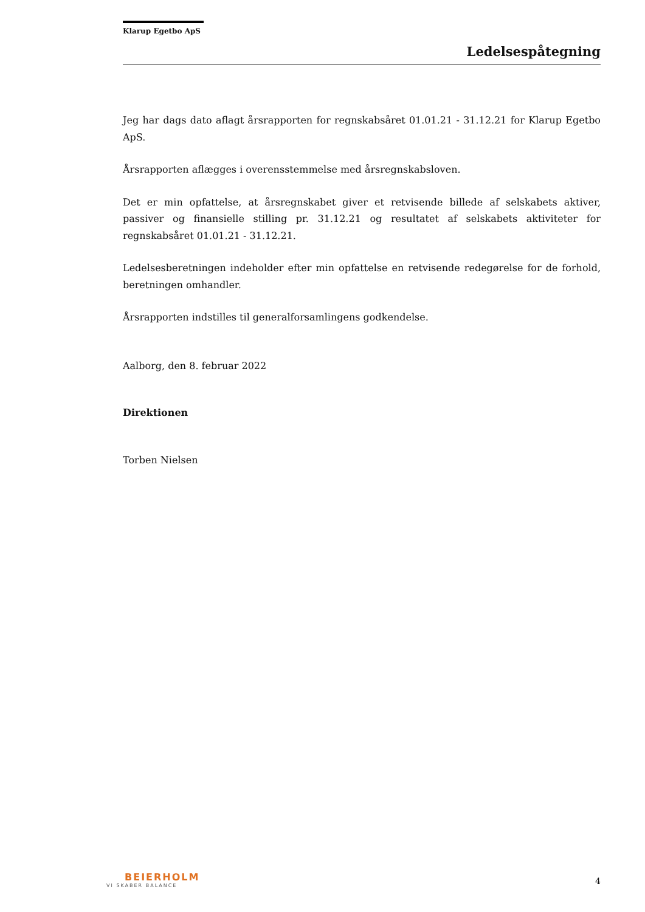Klarup Egetbo ApS
Ledelsespåtegning
Jeg har dags dato aflagt årsrapporten for regnskabsåret 01.01.21 - 31.12.21 for Klarup Egetbo ApS.
Årsrapporten aflægges i overensstemmelse med årsregnskabsloven.
Det er min opfattelse, at årsregnskabet giver et retvisende billede af selskabets aktiver, passiver og finansielle stilling pr. 31.12.21 og resultatet af selskabets aktiviteter for regnskabsåret 01.01.21 - 31.12.21.
Ledelsesberetningen indeholder efter min opfattelse en retvisende redegørelse for de forhold, beretningen omhandler.
Årsrapporten indstilles til generalforsamlingens godkendelse.
Aalborg, den 8. februar 2022
Direktionen
Torben Nielsen
BEIERHOLM
VI SKABER BALANCE
4